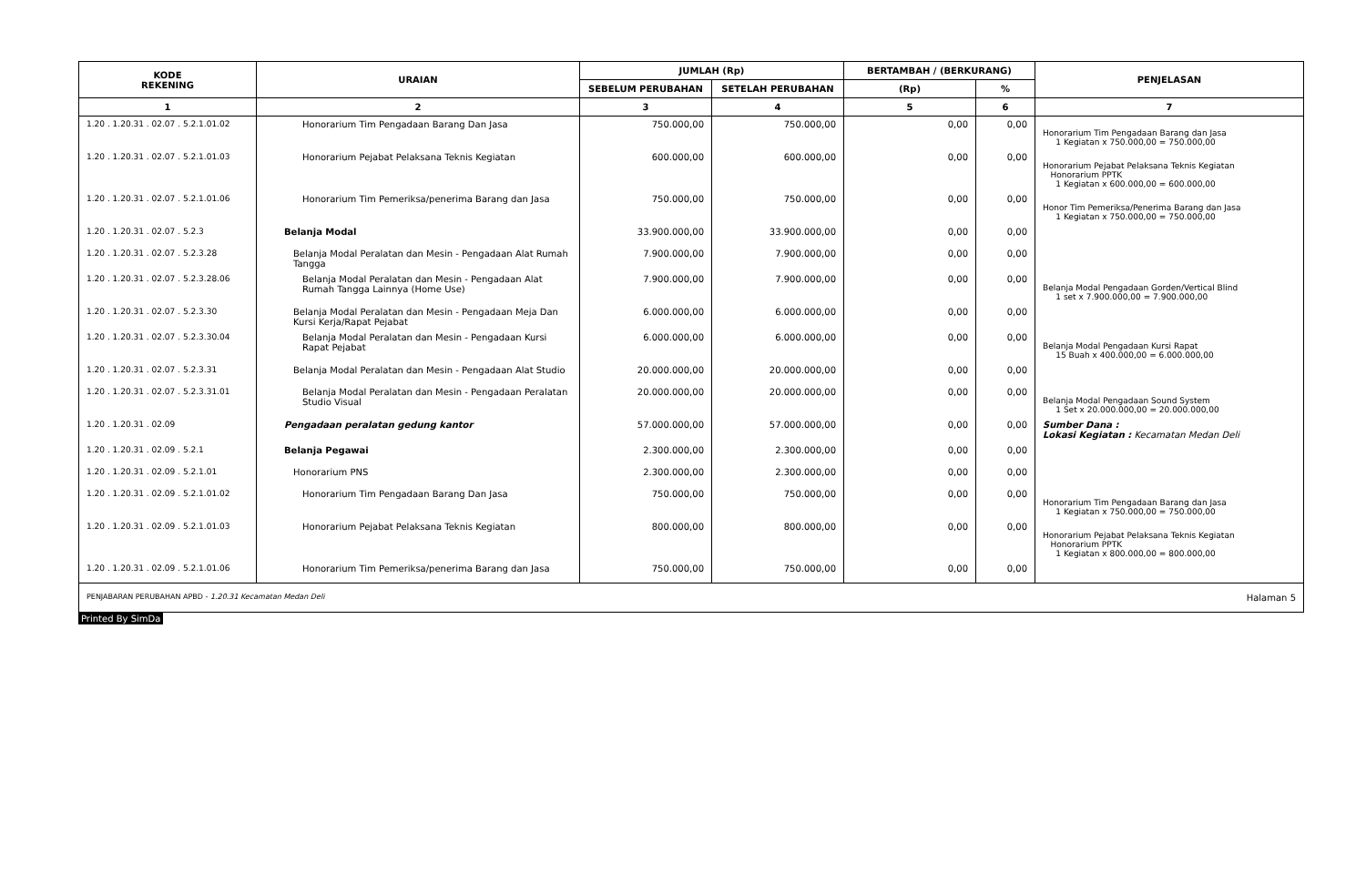| KODE REKENING | URAIAN | JUMLAH (Rp) | | BERTAMBAH / (BERKURANG) | | PENJELASAN |
| --- | --- | --- | --- | --- | --- | --- |
| | | SEBELUM PERUBAHAN | SETELAH PERUBAHAN | (Rp) | % | |
| 1 | 2 | 3 | 4 | 5 | 6 | 7 |
| 1.20 . 1.20.31 . 02.07 . 5.2.1.01.02 | Honorarium Tim Pengadaan Barang Dan Jasa | 750.000,00 | 750.000,00 | 0,00 | 0,00 | Honorarium Tim Pengadaan Barang dan Jasa 1 Kegiatan x 750.000,00 = 750.000,00 |
| 1.20 . 1.20.31 . 02.07 . 5.2.1.01.03 | Honorarium Pejabat Pelaksana Teknis Kegiatan | 600.000,00 | 600.000,00 | 0,00 | 0,00 | Honorarium Pejabat Pelaksana Teknis Kegiatan Honorarium PPTK 1 Kegiatan x 600.000,00 = 600.000,00 |
| 1.20 . 1.20.31 . 02.07 . 5.2.1.01.06 | Honorarium Tim Pemeriksa/penerima Barang dan Jasa | 750.000,00 | 750.000,00 | 0,00 | 0,00 | Honor Tim Pemeriksa/Penerima Barang dan Jasa 1 Kegiatan x 750.000,00 = 750.000,00 |
| 1.20 . 1.20.31 . 02.07 . 5.2.3 | Belanja Modal | 33.900.000,00 | 33.900.000,00 | 0,00 | 0,00 | |
| 1.20 . 1.20.31 . 02.07 . 5.2.3.28 | Belanja Modal Peralatan dan Mesin - Pengadaan Alat Rumah Tangga | 7.900.000,00 | 7.900.000,00 | 0,00 | 0,00 | |
| 1.20 . 1.20.31 . 02.07 . 5.2.3.28.06 | Belanja Modal Peralatan dan Mesin - Pengadaan Alat Rumah Tangga Lainnya (Home Use) | 7.900.000,00 | 7.900.000,00 | 0,00 | 0,00 | Belanja Modal Pengadaan Gorden/Vertical Blind 1 set x 7.900.000,00 = 7.900.000,00 |
| 1.20 . 1.20.31 . 02.07 . 5.2.3.30 | Belanja Modal Peralatan dan Mesin - Pengadaan Meja Dan Kursi Kerja/Rapat Pejabat | 6.000.000,00 | 6.000.000,00 | 0,00 | 0,00 | |
| 1.20 . 1.20.31 . 02.07 . 5.2.3.30.04 | Belanja Modal Peralatan dan Mesin - Pengadaan Kursi Rapat Pejabat | 6.000.000,00 | 6.000.000,00 | 0,00 | 0,00 | Belanja Modal Pengadaan Kursi Rapat 15 Buah x 400.000,00 = 6.000.000,00 |
| 1.20 . 1.20.31 . 02.07 . 5.2.3.31 | Belanja Modal Peralatan dan Mesin - Pengadaan Alat Studio | 20.000.000,00 | 20.000.000,00 | 0,00 | 0,00 | |
| 1.20 . 1.20.31 . 02.07 . 5.2.3.31.01 | Belanja Modal Peralatan dan Mesin - Pengadaan Peralatan Studio Visual | 20.000.000,00 | 20.000.000,00 | 0,00 | 0,00 | Belanja Modal Pengadaan Sound System 1 Set x 20.000.000,00 = 20.000.000,00 |
| 1.20 . 1.20.31 . 02.09 | Pengadaan peralatan gedung kantor | 57.000.000,00 | 57.000.000,00 | 0,00 | 0,00 | Sumber Dana : Lokasi Kegiatan : Kecamatan Medan Deli |
| 1.20 . 1.20.31 . 02.09 . 5.2.1 | Belanja Pegawai | 2.300.000,00 | 2.300.000,00 | 0,00 | 0,00 | |
| 1.20 . 1.20.31 . 02.09 . 5.2.1.01 | Honorarium PNS | 2.300.000,00 | 2.300.000,00 | 0,00 | 0,00 | |
| 1.20 . 1.20.31 . 02.09 . 5.2.1.01.02 | Honorarium Tim Pengadaan Barang Dan Jasa | 750.000,00 | 750.000,00 | 0,00 | 0,00 | Honorarium Tim Pengadaan Barang dan Jasa 1 Kegiatan x 750.000,00 = 750.000,00 |
| 1.20 . 1.20.31 . 02.09 . 5.2.1.01.03 | Honorarium Pejabat Pelaksana Teknis Kegiatan | 800.000,00 | 800.000,00 | 0,00 | 0,00 | Honorarium Pejabat Pelaksana Teknis Kegiatan Honorarium PPTK 1 Kegiatan x 800.000,00 = 800.000,00 |
| 1.20 . 1.20.31 . 02.09 . 5.2.1.01.06 | Honorarium Tim Pemeriksa/penerima Barang dan Jasa | 750.000,00 | 750.000,00 | 0,00 | 0,00 | |
PENJABARAN PERUBAHAN APBD - 1.20.31 Kecamatan Medan Deli Halaman 5
Printed By SimDa